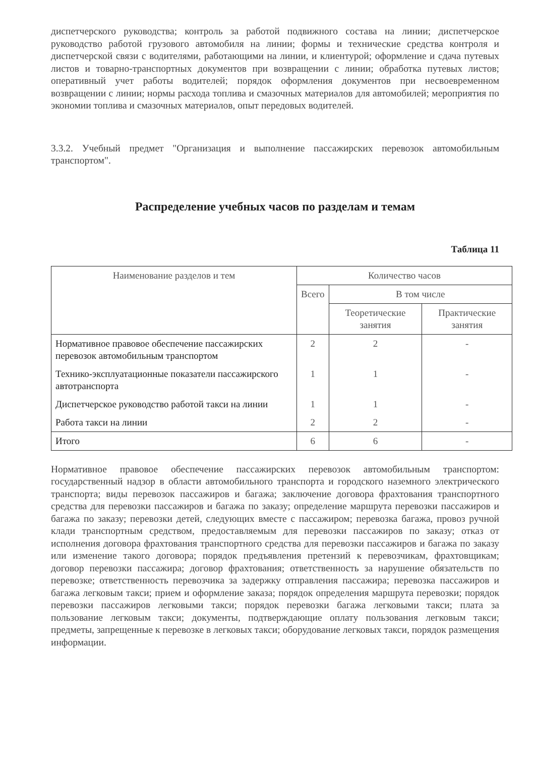диспетчерского руководства; контроль за работой подвижного состава на линии; диспетчерское руководство работой грузового автомобиля на линии; формы и технические средства контроля и диспетчерской связи с водителями, работающими на линии, и клиентурой; оформление и сдача путевых листов и товарно-транспортных документов при возвращении с линии; обработка путевых листов; оперативный учет работы водителей; порядок оформления документов при несвоевременном возвращении с линии; нормы расхода топлива и смазочных материалов для автомобилей; мероприятия по экономии топлива и смазочных материалов, опыт передовых водителей.
3.3.2. Учебный предмет "Организация и выполнение пассажирских перевозок автомобильным транспортом".
Распределение учебных часов по разделам и темам
Таблица 11
| Наименование разделов и тем | Количество часов | | |
| --- | --- | --- | --- |
| | Всего | В том числе | |
| | | Теоретические занятия | Практические занятия |
| Нормативное правовое обеспечение пассажирских перевозок автомобильным транспортом | 2 | 2 | - |
| Технико-эксплуатационные показатели пассажирского автотранспорта | 1 | 1 | - |
| Диспетчерское руководство работой такси на линии | 1 | 1 | - |
| Работа такси на линии | 2 | 2 | - |
| Итого | 6 | 6 | - |
Нормативное правовое обеспечение пассажирских перевозок автомобильным транспортом: государственный надзор в области автомобильного транспорта и городского наземного электрического транспорта; виды перевозок пассажиров и багажа; заключение договора фрахтования транспортного средства для перевозки пассажиров и багажа по заказу; определение маршрута перевозки пассажиров и багажа по заказу; перевозки детей, следующих вместе с пассажиром; перевозка багажа, провоз ручной клади транспортным средством, предоставляемым для перевозки пассажиров по заказу; отказ от исполнения договора фрахтования транспортного средства для перевозки пассажиров и багажа по заказу или изменение такого договора; порядок предъявления претензий к перевозчикам, фрахтовщикам; договор перевозки пассажира; договор фрахтования; ответственность за нарушение обязательств по перевозке; ответственность перевозчика за задержку отправления пассажира; перевозка пассажиров и багажа легковым такси; прием и оформление заказа; порядок определения маршрута перевозки; порядок перевозки пассажиров легковыми такси; порядок перевозки багажа легковыми такси; плата за пользование легковым такси; документы, подтверждающие оплату пользования легковым такси; предметы, запрещенные к перевозке в легковых такси; оборудование легковых такси, порядок размещения информации.